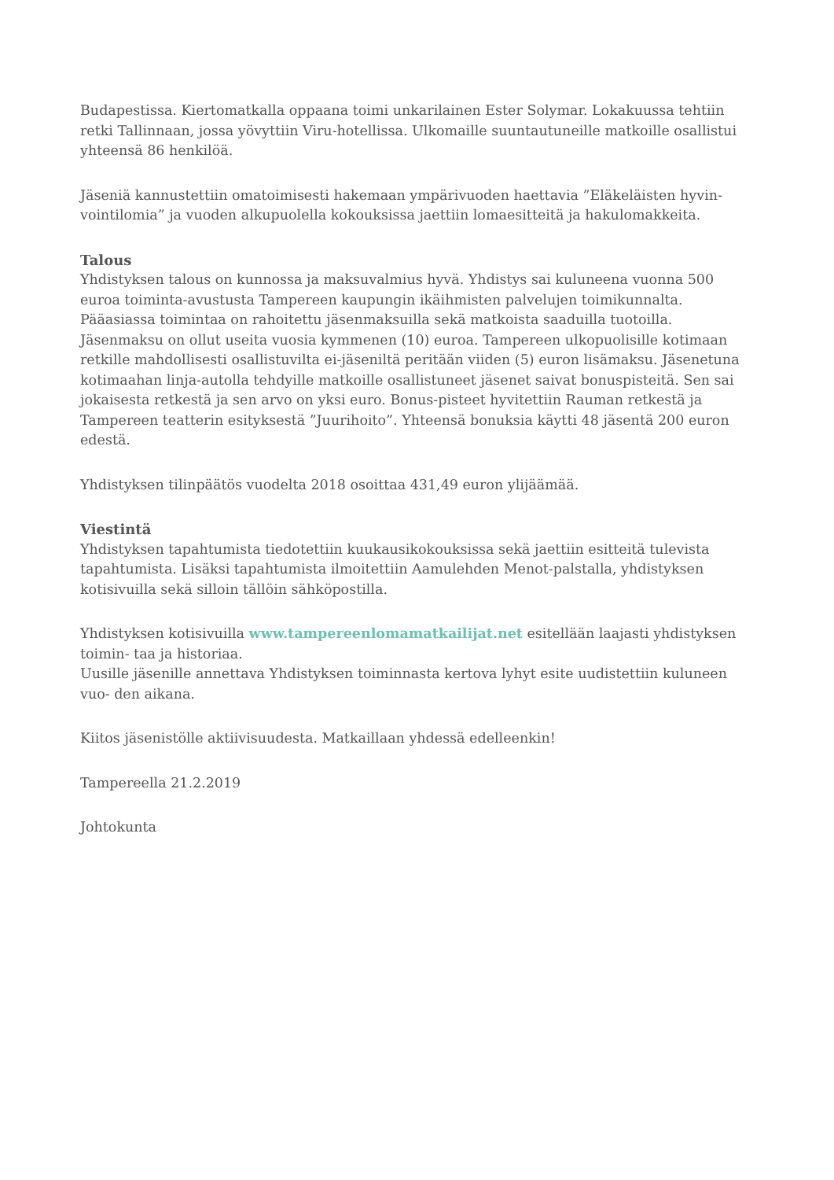Budapestissa. Kiertomatkalla oppaana toimi unkarilainen Ester Solymar. Lokakuussa tehtiin retki Tallinnaan, jossa yövyttiin Viru-hotellissa. Ulkomaille suuntautuneille matkoille osallistui yhteensä 86 henkilöä.
Jäseniä kannustettiin omatoimisesti hakemaan ympärivuoden haettavia ”Eläkeläisten hyvin-vointilomia” ja vuoden alkupuolella kokouksissa jaettiin lomaesitteitä ja hakulomakkeita.
Talous
Yhdistyksen talous on kunnossa ja maksuvalmius hyvä. Yhdistys sai kuluneena vuonna 500 euroa toiminta-avustusta Tampereen kaupungin ikäihmisten palvelujen toimikunnalta. Pääasiassa toimintaa on rahoitettu jäsenmaksuilla sekä matkoista saaduilla tuotoilla. Jäsenmaksu on ollut useita vuosia kymmenen (10) euroa. Tampereen ulkopuolisille kotimaan retkille mahdollisesti osallistuvilta ei-jäseniltä peritään viiden (5) euron lisämaksu. Jäsenetuna kotimaahan linja-autolla tehdyille matkoille osallistuneet jäsenet saivat bonuspisteitä. Sen sai jokaisesta retkestä ja sen arvo on yksi euro. Bonus-pisteet hyvitettiin Rauman retkestä ja Tampereen teatterin esityksestä ”Juurihoito”. Yhteensä bonuksia käytti 48 jäsentä 200 euron edestä.
Yhdistyksen tilinpäätös vuodelta 2018 osoittaa 431,49 euron ylijäämää.
Viestintä
Yhdistyksen tapahtumista tiedotettiin kuukausikokouksissa sekä jaettiin esitteitä tulevista tapahtumista. Lisäksi tapahtumista ilmoitettiin Aamulehden Menot-palstalla, yhdistyksen kotisivuilla sekä silloin tällöin sähköpostilla.
Yhdistyksen kotisivuilla www.tampereenlomamatkailijat.net esitellään laajasti yhdistyksen toimin- taa ja historiaa.
Uusille jäsenille annettava Yhdistyksen toiminnasta kertova lyhyt esite uudistettiin kuluneen vuo- den aikana.
Kiitos jäsenistölle aktiivisuudesta. Matkaillaan yhdessä edelleenkin!
Tampereella 21.2.2019
Johtokunta